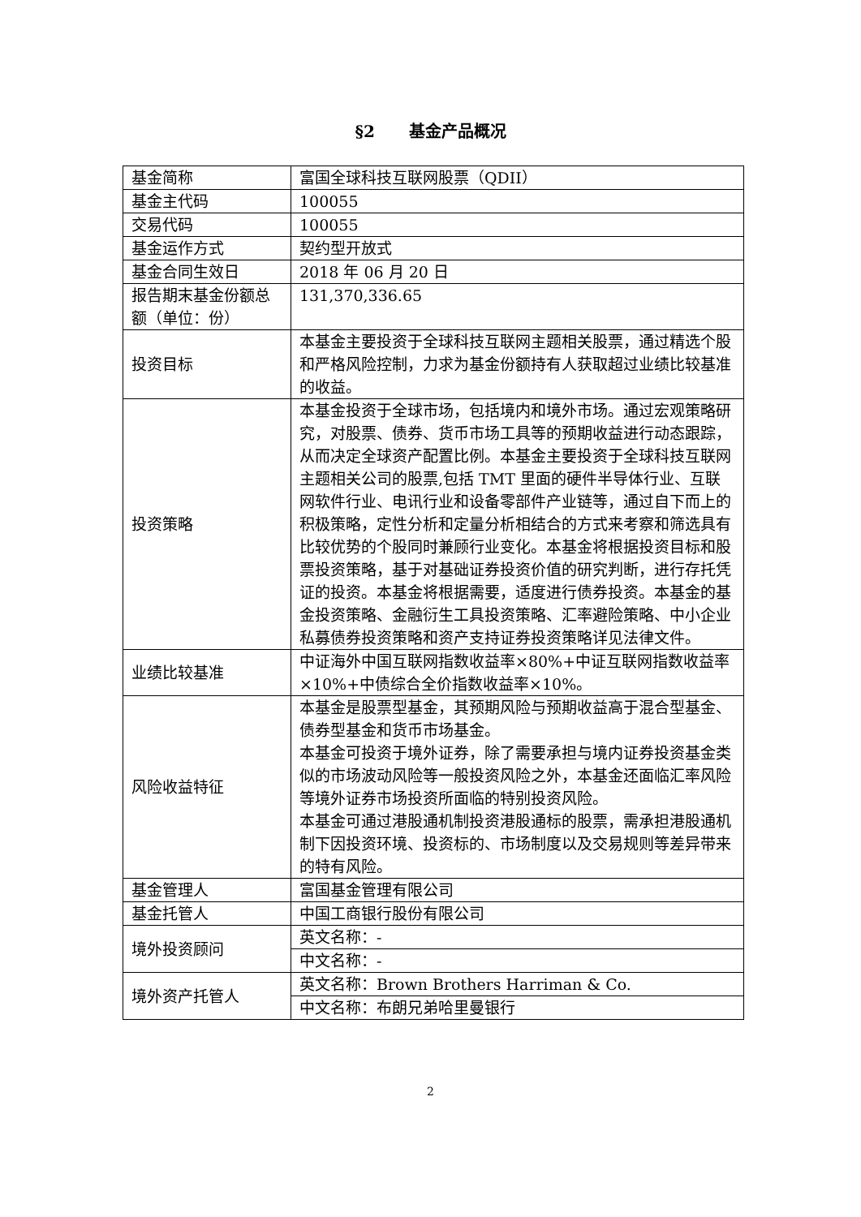§2 基金产品概况
| 基金简称 | 富国全球科技互联网股票（QDII） |
| 基金主代码 | 100055 |
| 交易代码 | 100055 |
| 基金运作方式 | 契约型开放式 |
| 基金合同生效日 | 2018 年 06 月 20 日 |
| 报告期末基金份额总额（单位：份） | 131,370,336.65 |
| 投资目标 | 本基金主要投资于全球科技互联网主题相关股票，通过精选个股和严格风险控制，力求为基金份额持有人获取超过业绩比较基准的收益。 |
| 投资策略 | 本基金投资于全球市场，包括境内和境外市场。通过宏观策略研究，对股票、债券、货币市场工具等的预期收益进行动态跟踪，从而决定全球资产配置比例。本基金主要投资于全球科技互联网主题相关公司的股票,包括 TMT 里面的硬件半导体行业、互联网软件行业、电讯行业和设备零部件产业链等，通过自下而上的积极策略，定性分析和定量分析相结合的方式来考察和筛选具有比较优势的个股同时兼顾行业变化。本基金将根据投资目标和股票投资策略，基于对基础证券投资价值的研究判断，进行存托凭证的投资。本基金将根据需要，适度进行债券投资。本基金的基金投资策略、金融衍生工具投资策略、汇率避险策略、中小企业私募债券投资策略和资产支持证券投资策略详见法律文件。 |
| 业绩比较基准 | 中证海外中国互联网指数收益率×80%+中证互联网指数收益率×10%+中债综合全价指数收益率×10%。 |
| 风险收益特征 | 本基金是股票型基金，其预期风险与预期收益高于混合型基金、债券型基金和货币市场基金。 本基金可投资于境外证券，除了需要承担与境内证券投资基金类似的市场波动风险等一般投资风险之外，本基金还面临汇率风险等境外证券市场投资所面临的特别投资风险。 本基金可通过港股通机制投资港股通标的股票，需承担港股通机制下因投资环境、投资标的、市场制度以及交易规则等差异带来的特有风险。 |
| 基金管理人 | 富国基金管理有限公司 |
| 基金托管人 | 中国工商银行股份有限公司 |
| 境外投资顾问 | 英文名称：- |
| | 中文名称：- |
| 境外资产托管人 | 英文名称：Brown Brothers Harriman & Co. |
| | 中文名称：布朗兄弟哈里曼银行 |
2